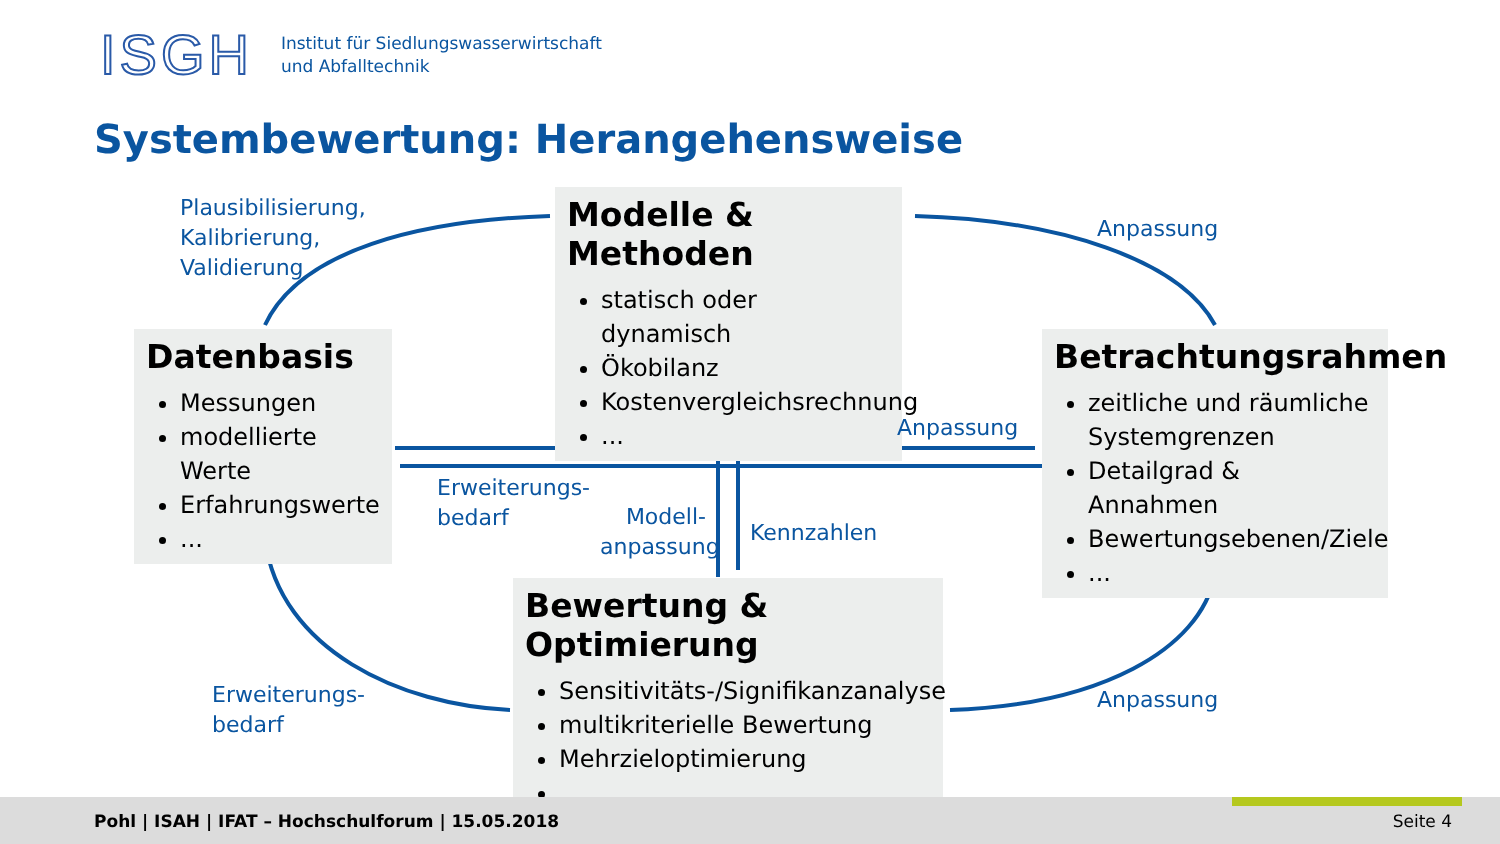ISGH
Institut für Siedlungswasserwirtschaft
und Abfalltechnik
Systembewertung: Herangehensweise
Plausibilisierung,
Kalibrierung,
Validierung
Modelle & Methoden
statisch oder dynamisch
Ökobilanz
Kostenvergleichsrechnung
...
Anpassung
Datenbasis
Messungen
modellierte Werte
Erfahrungswerte
...
Betrachtungsrahmen
zeitliche und räumliche Systemgrenzen
Detailgrad & Annahmen
Bewertungsebenen/Ziele
...
Anpassung
Erweiterungs-
bedarf
Modell-
anpassung
Kennzahlen
Bewertung & Optimierung
Sensitivitäts-/Signifikanzanalyse
multikriterielle Bewertung
Mehrzieloptimierung
...
Erweiterungs-
bedarf
Anpassung
Pohl | ISAH | IFAT – Hochschulforum | 15.05.2018 Seite 4